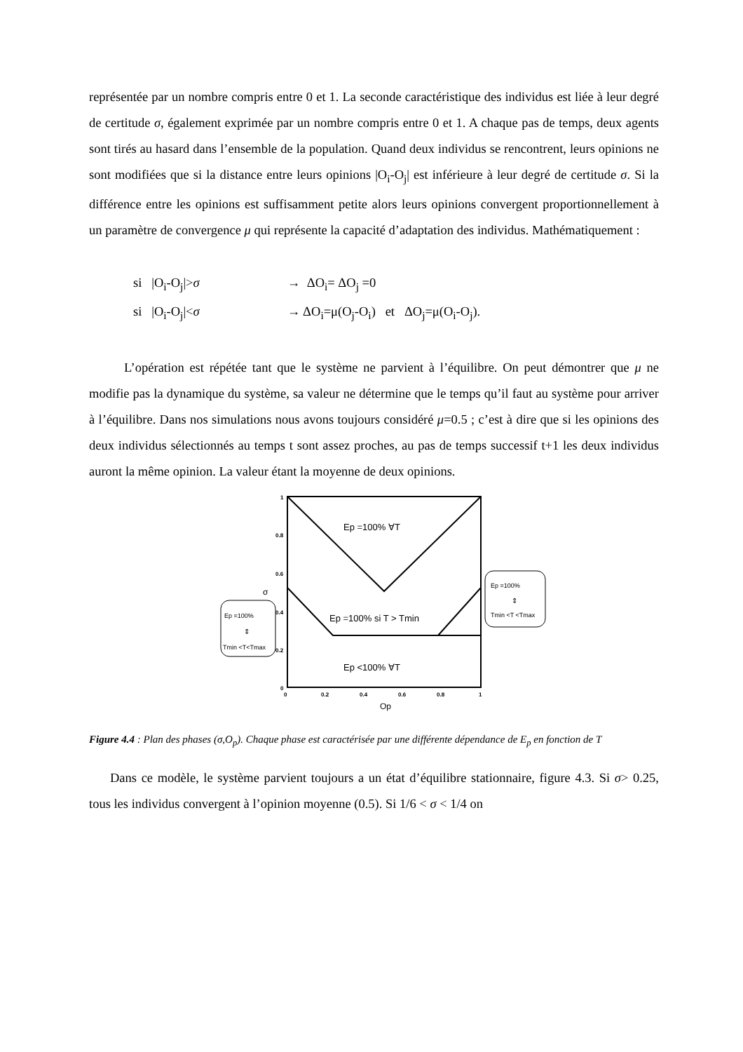représentée par un nombre compris entre 0 et 1. La seconde caractéristique des individus est liée à leur degré de certitude σ, également exprimée par un nombre compris entre 0 et 1. A chaque pas de temps, deux agents sont tirés au hasard dans l’ensemble de la population. Quand deux individus se rencontrent, leurs opinions ne sont modifiées que si la distance entre leurs opinions |O<sub>i</sub>-O<sub>j</sub>| est inférieure à leur degré de certitude σ. Si la différence entre les opinions est suffisamment petite alors leurs opinions convergent proportionnellement à un paramètre de convergence μ qui représente la capacité d’adaptation des individus. Mathématiquement :
si |O<sub>i</sub>-O<sub>j</sub>|>σ → ΔO<sub>i</sub>= ΔO<sub>j</sub> =0
si |O<sub>i</sub>-O<sub>j</sub>|<σ → ΔO<sub>i</sub>=μ(O<sub>j</sub>-O<sub>i</sub>) et ΔO<sub>j</sub>=μ(O<sub>i</sub>-O<sub>j</sub>).
L’opération est répétée tant que le système ne parvient à l’équilibre. On peut démontrer que μ ne modifie pas la dynamique du système, sa valeur ne détermine que le temps qu’il faut au système pour arriver à l’équilibre. Dans nos simulations nous avons toujours considéré μ=0.5 ; c’est à dire que si les opinions des deux individus sélectionnés au temps t sont assez proches, au pas de temps successif t+1 les deux individus auront la même opinion. La valeur étant la moyenne de deux opinions.
1
0.8
0.6
0.4
0.2
0
0
0.2
0.4
0.6
0.8
1
Op
σ
Ep =100% ∀T
Ep =100% si T > Tmin
Ep <100% ∀T
Ep =100%
⇕
Tmin <T<Tmax
Ep =100%
⇕
Tmin <T <Tmax
Figure 4.4 : Plan des phases (σ,O<sub>p</sub>). Chaque phase est caractérisée par une différente dépendance de E<sub>p</sub> en fonction de T
Dans ce modèle, le système parvient toujours a un état d’équilibre stationnaire, figure 4.3. Si σ> 0.25, tous les individus convergent à l’opinion moyenne (0.5). Si 1/6 < σ < 1/4 on